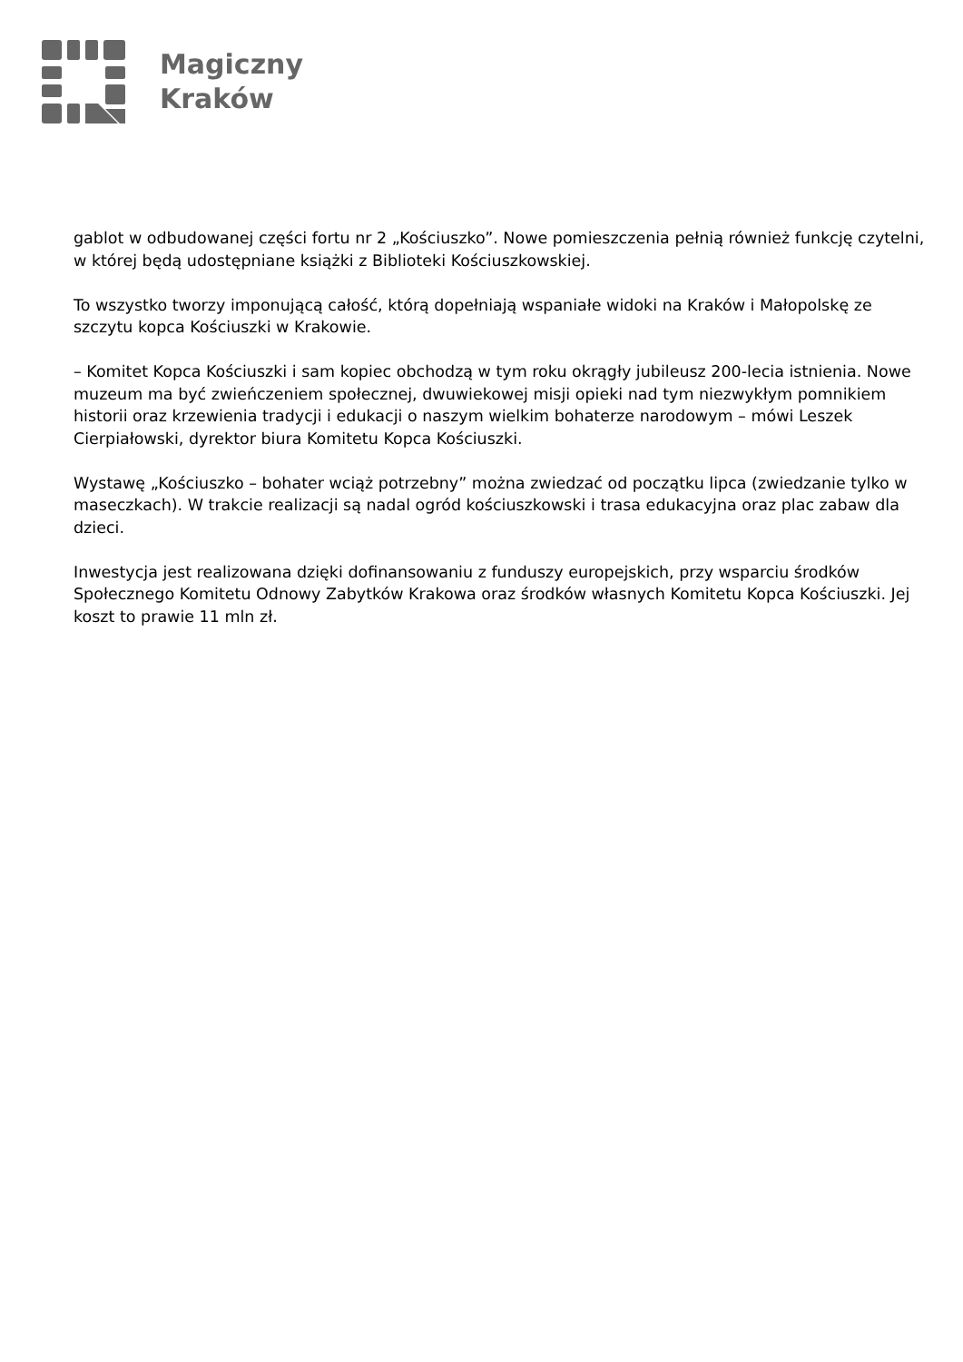Magiczny
Kraków
gablot w odbudowanej części fortu nr 2 „Kościuszko”. Nowe pomieszczenia pełnią również funkcję czytelni, w której będą udostępniane książki z Biblioteki Kościuszkowskiej.
To wszystko tworzy imponującą całość, którą dopełniają wspaniałe widoki na Kraków i Małopolskę ze szczytu kopca Kościuszki w Krakowie.
– Komitet Kopca Kościuszki i sam kopiec obchodzą w tym roku okrągły jubileusz 200-lecia istnienia. Nowe muzeum ma być zwieńczeniem społecznej, dwuwiekowej misji opieki nad tym niezwykłym pomnikiem historii oraz krzewienia tradycji i edukacji o naszym wielkim bohaterze narodowym – mówi Leszek Cierpiałowski, dyrektor biura Komitetu Kopca Kościuszki.
Wystawę „Kościuszko – bohater wciąż potrzebny” można zwiedzać od początku lipca (zwiedzanie tylko w maseczkach). W trakcie realizacji są nadal ogród kościuszkowski i trasa edukacyjna oraz plac zabaw dla dzieci.
Inwestycja jest realizowana dzięki dofinansowaniu z funduszy europejskich, przy wsparciu środków Społecznego Komitetu Odnowy Zabytków Krakowa oraz środków własnych Komitetu Kopca Kościuszki. Jej koszt to prawie 11 mln zł.